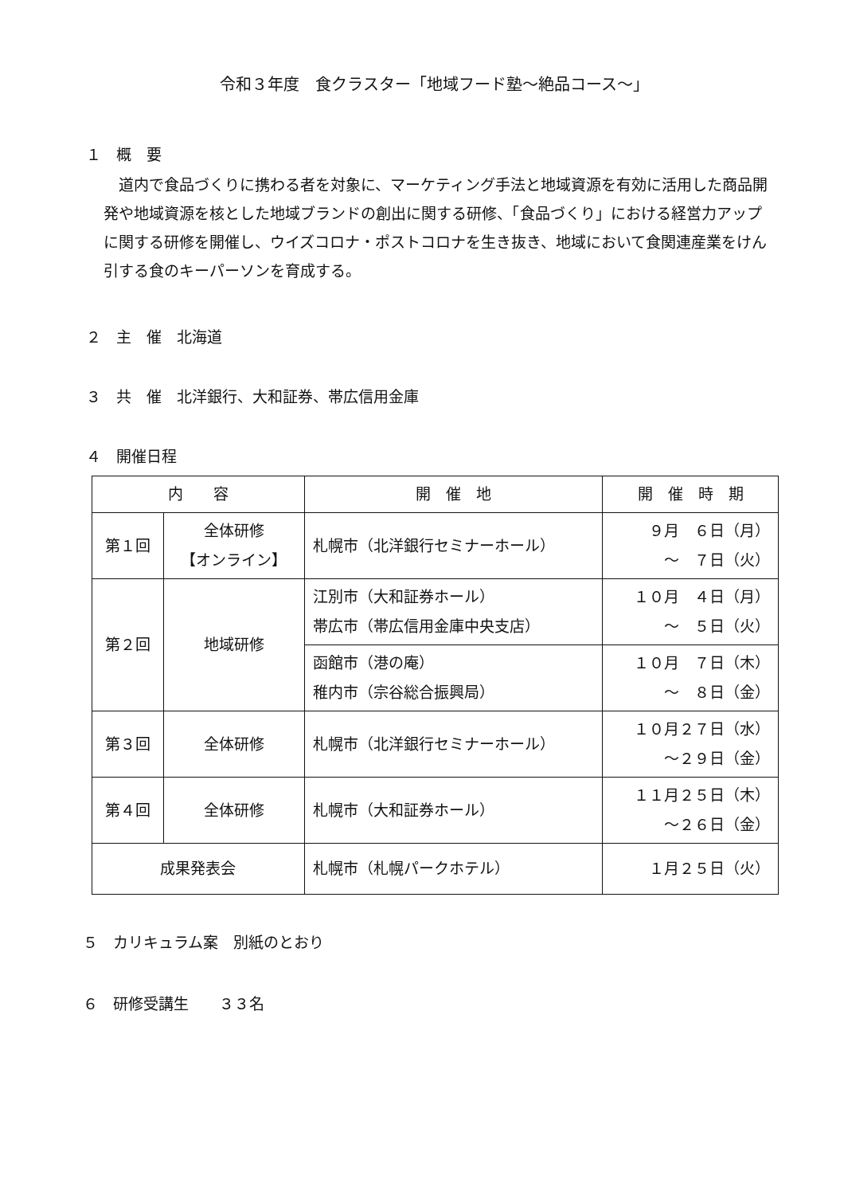令和３年度　食クラスター「地域フード塾～絶品コース～」
１　概　要
道内で食品づくりに携わる者を対象に、マーケティング手法と地域資源を有効に活用した商品開発や地域資源を核とした地域ブランドの創出に関する研修、「食品づくり」における経営力アップに関する研修を開催し、ウイズコロナ・ポストコロナを生き抜き、地域において食関連産業をけん引する食のキーパーソンを育成する。
２　主　催　北海道
３　共　催　北洋銀行、大和証券、帯広信用金庫
４　開催日程
| 内 容 | | 開 催 地 | 開 催 時 期 |
| --- | --- | --- | --- |
| 第１回 | 全体研修 【オンライン】 | 札幌市（北洋銀行セミナーホール） | ９月 ６日（月） ～ ７日（火） |
| 第２回 | 地域研修 | 江別市（大和証券ホール） 帯広市（帯広信用金庫中央支店） | １０月 ４日（月） ～ ５日（火） |
| | | 函館市（港の庵） 稚内市（宗谷総合振興局） | １０月 ７日（木） ～ ８日（金） |
| 第３回 | 全体研修 | 札幌市（北洋銀行セミナーホール） | １０月２７日（水） ～２９日（金） |
| 第４回 | 全体研修 | 札幌市（大和証券ホール） | １１月２５日（木） ～２６日（金） |
| 成果発表会 | | 札幌市（札幌パークホテル） | １月２５日（火） |
５　カリキュラム案　別紙のとおり
６　研修受講生　　３３名